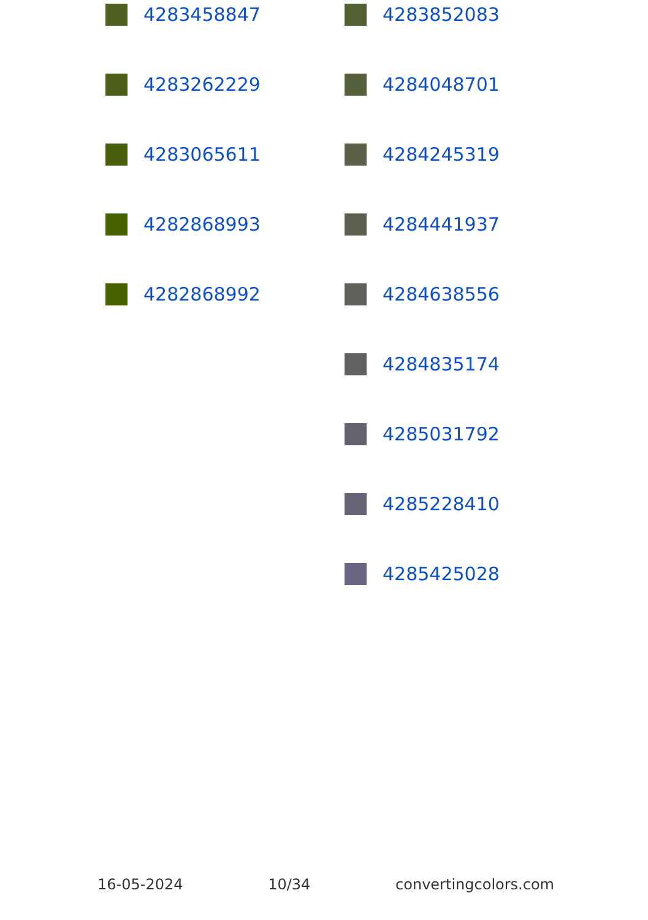4283458847
4283262229
4283065611
4282868993
4282868992
4283852083
4284048701
4284245319
4284441937
4284638556
4284835174
4285031792
4285228410
4285425028
16-05-2024 10/34 convertingcolors.com